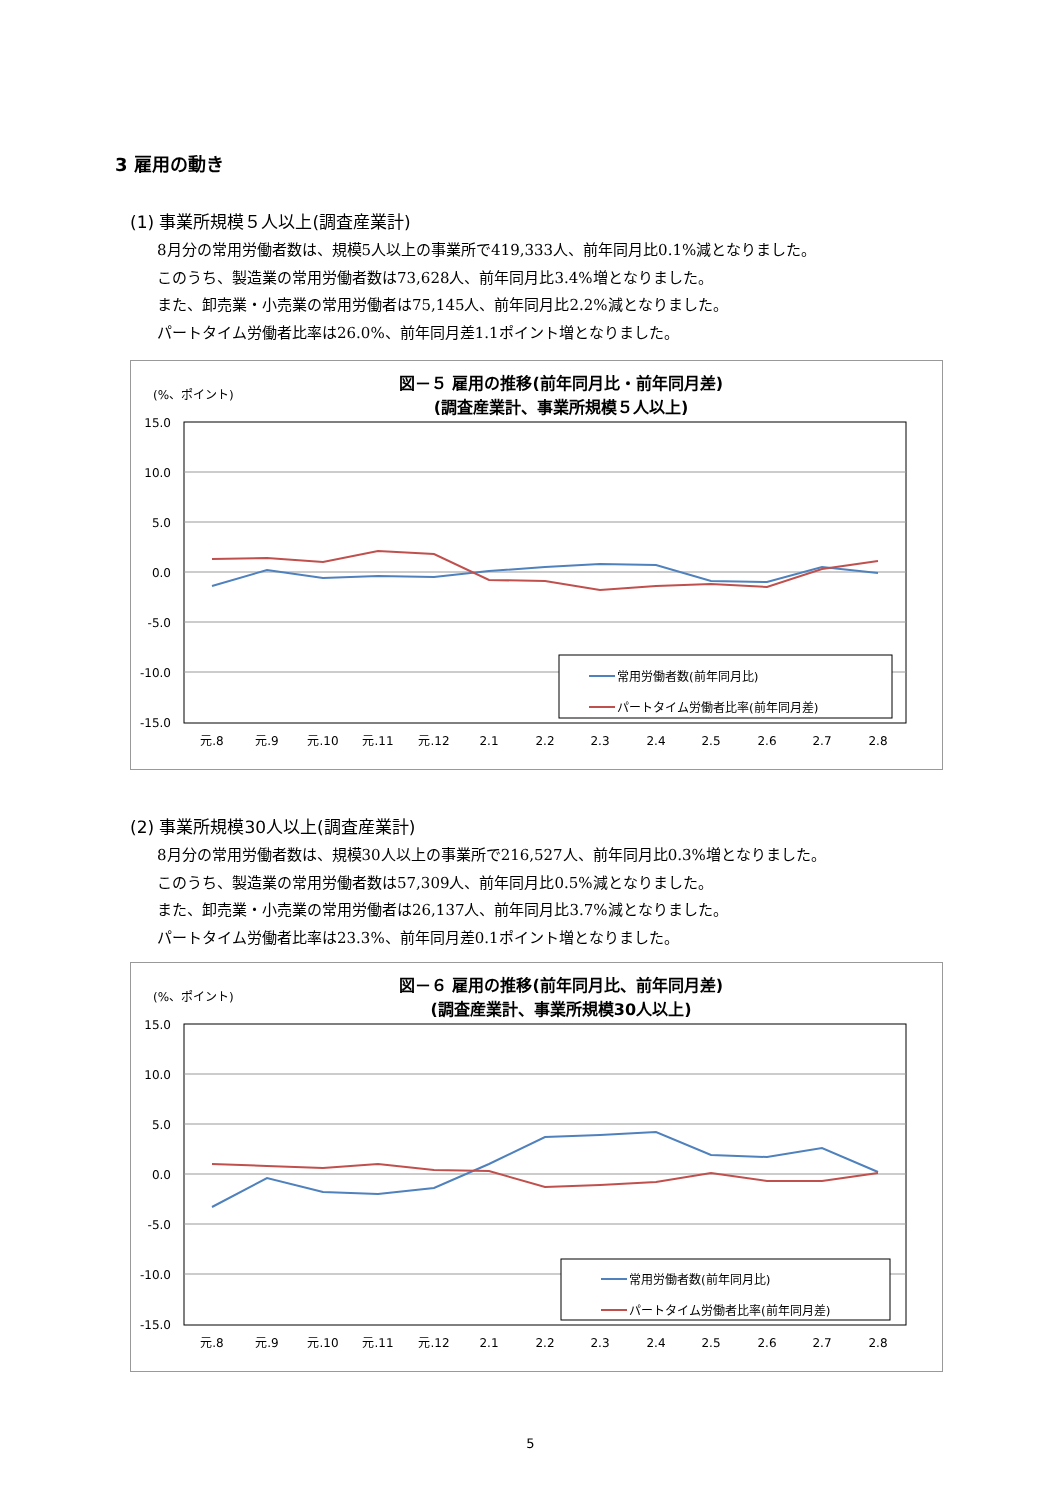3 雇用の動き
(1) 事業所規模５人以上(調査産業計)
8月分の常用労働者数は、規模5人以上の事業所で419,333人、前年同月比0.1%減となりました。
このうち、製造業の常用労働者数は73,628人、前年同月比3.4%増となりました。
また、卸売業・小売業の常用労働者は75,145人、前年同月比2.2%減となりました。
パートタイム労働者比率は26.0%、前年同月差1.1ポイント増となりました。
図－５ 雇用の推移(前年同月比・前年同月差)
(調査産業計、事業所規模５人以上)
(%、ポイント)
15.0
10.0
5.0
0.0
-5.0
-10.0
-15.0
元.8
元.9
元.10
元.11
元.12
2.1
2.2
2.3
2.4
2.5
2.6
2.7
2.8
常用労働者数(前年同月比)
パートタイム労働者比率(前年同月差)
(2) 事業所規模30人以上(調査産業計)
8月分の常用労働者数は、規模30人以上の事業所で216,527人、前年同月比0.3%増となりました。
このうち、製造業の常用労働者数は57,309人、前年同月比0.5%減となりました。
また、卸売業・小売業の常用労働者は26,137人、前年同月比3.7%減となりました。
パートタイム労働者比率は23.3%、前年同月差0.1ポイント増となりました。
図－６ 雇用の推移(前年同月比、前年同月差)
(調査産業計、事業所規模30人以上)
(%、ポイント)
15.0
10.0
5.0
0.0
-5.0
-10.0
-15.0
元.8
元.9
元.10
元.11
元.12
2.1
2.2
2.3
2.4
2.5
2.6
2.7
2.8
常用労働者数(前年同月比)
パートタイム労働者比率(前年同月差)
5